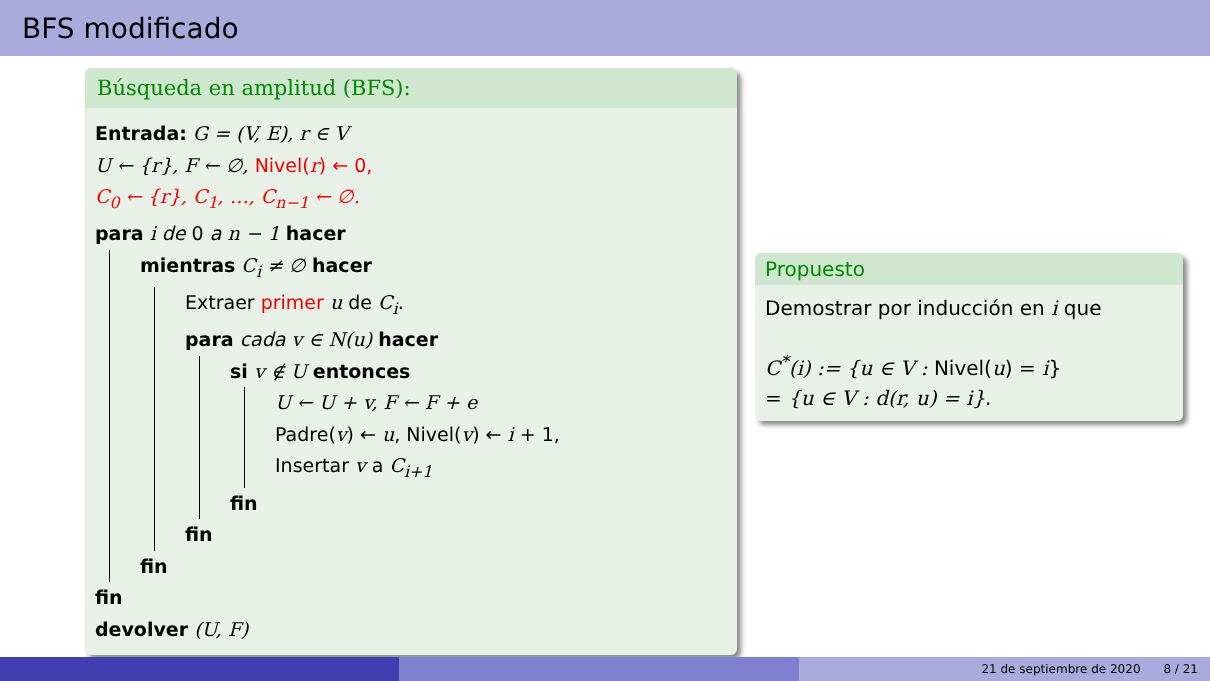BFS modificado
Búsqueda en amplitud (BFS):
Entrada: G = (V, E), r ∈ V
U ← {r}, F ← ∅, Nivel(r) ← 0,
C<sub>0</sub> ← {r}, C<sub>1</sub>, …, C<sub>n−1</sub> ← ∅.
para i de 0 a n − 1 hacer
mientras C<sub>i</sub> ≠ ∅ hacer
Extraer primer u de C<sub>i</sub>.
para cada v ∈ N(u) hacer
si v ∉ U entonces
U ← U + v, F ← F + e
Padre(v) ← u, Nivel(v) ← i + 1,
Insertar v a C<sub>i+1</sub>
fin
fin
fin
fin
devolver (U, F)
Propuesto
Demostrar por inducción en i que
C<sup>*</sup>(i) := {u ∈ V : Nivel(u) = i}
= {u ∈ V : d(r, u) = i}.
21 de septiembre de 2020 8 / 21